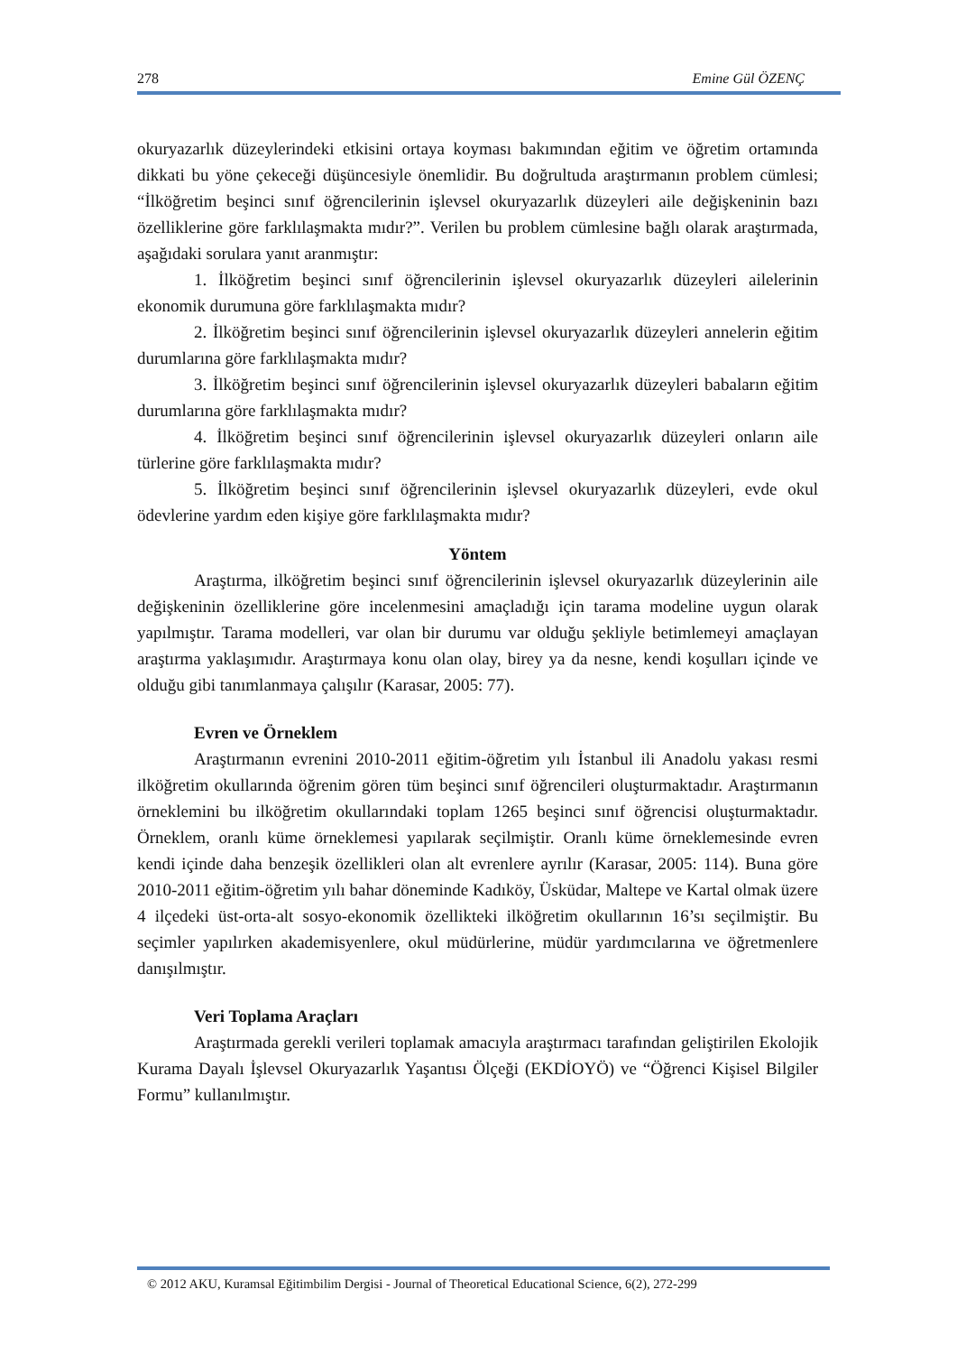278 Emine Gül ÖZENÇ
okuryazarlık düzeylerindeki etkisini ortaya koyması bakımından eğitim ve öğretim ortamında dikkati bu yöne çekeceği düşüncesiyle önemlidir. Bu doğrultuda araştırmanın problem cümlesi; “İlköğretim beşinci sınıf öğrencilerinin işlevsel okuryazarlık düzeyleri aile değişkeninin bazı özelliklerine göre farklılaşmakta mıdır?”. Verilen bu problem cümlesine bağlı olarak araştırmada, aşağıdaki sorulara yanıt aranmıştır:
1. İlköğretim beşinci sınıf öğrencilerinin işlevsel okuryazarlık düzeyleri ailelerinin ekonomik durumuna göre farklılaşmakta mıdır?
2. İlköğretim beşinci sınıf öğrencilerinin işlevsel okuryazarlık düzeyleri annelerin eğitim durumlarına göre farklılaşmakta mıdır?
3. İlköğretim beşinci sınıf öğrencilerinin işlevsel okuryazarlık düzeyleri babaların eğitim durumlarına göre farklılaşmakta mıdır?
4. İlköğretim beşinci sınıf öğrencilerinin işlevsel okuryazarlık düzeyleri onların aile türlerine göre farklılaşmakta mıdır?
5. İlköğretim beşinci sınıf öğrencilerinin işlevsel okuryazarlık düzeyleri, evde okul ödevlerine yardım eden kişiye göre farklılaşmakta mıdır?
Yöntem
Araştırma, ilköğretim beşinci sınıf öğrencilerinin işlevsel okuryazarlık düzeylerinin aile değişkeninin özelliklerine göre incelenmesini amaçladığı için tarama modeline uygun olarak yapılmıştır. Tarama modelleri, var olan bir durumu var olduğu şekliyle betimlemeyi amaçlayan araştırma yaklaşımıdır. Araştırmaya konu olan olay, birey ya da nesne, kendi koşulları içinde ve olduğu gibi tanımlanmaya çalışılır (Karasar, 2005: 77).
Evren ve Örneklem
Araştırmanın evrenini 2010-2011 eğitim-öğretim yılı İstanbul ili Anadolu yakası resmi ilköğretim okullarında öğrenim gören tüm beşinci sınıf öğrencileri oluşturmaktadır. Araştırmanın örneklemini bu ilköğretim okullarındaki toplam 1265 beşinci sınıf öğrencisi oluşturmaktadır. Örneklem, oranlı küme örneklemesi yapılarak seçilmiştir. Oranlı küme örneklemesinde evren kendi içinde daha benzeşik özellikleri olan alt evrenlere ayrılır (Karasar, 2005: 114). Buna göre 2010-2011 eğitim-öğretim yılı bahar döneminde Kadıköy, Üsküdar, Maltepe ve Kartal olmak üzere 4 ilçedeki üst-orta-alt sosyo-ekonomik özellikteki ilköğretim okullarının 16’sı seçilmiştir. Bu seçimler yapılırken akademisyenlere, okul müdürlerine, müdür yardımcılarına ve öğretmenlere danışılmıştır.
Veri Toplama Araçları
Araştırmada gerekli verileri toplamak amacıyla araştırmacı tarafından geliştirilen Ekolojik Kurama Dayalı İşlevsel Okuryazarlık Yaşantısı Ölçeği (EKDİOYÖ) ve “Öğrenci Kişisel Bilgiler Formu” kullanılmıştır.
© 2012 AKU, Kuramsal Eğitimbilim Dergisi - Journal of Theoretical Educational Science, 6(2), 272-299